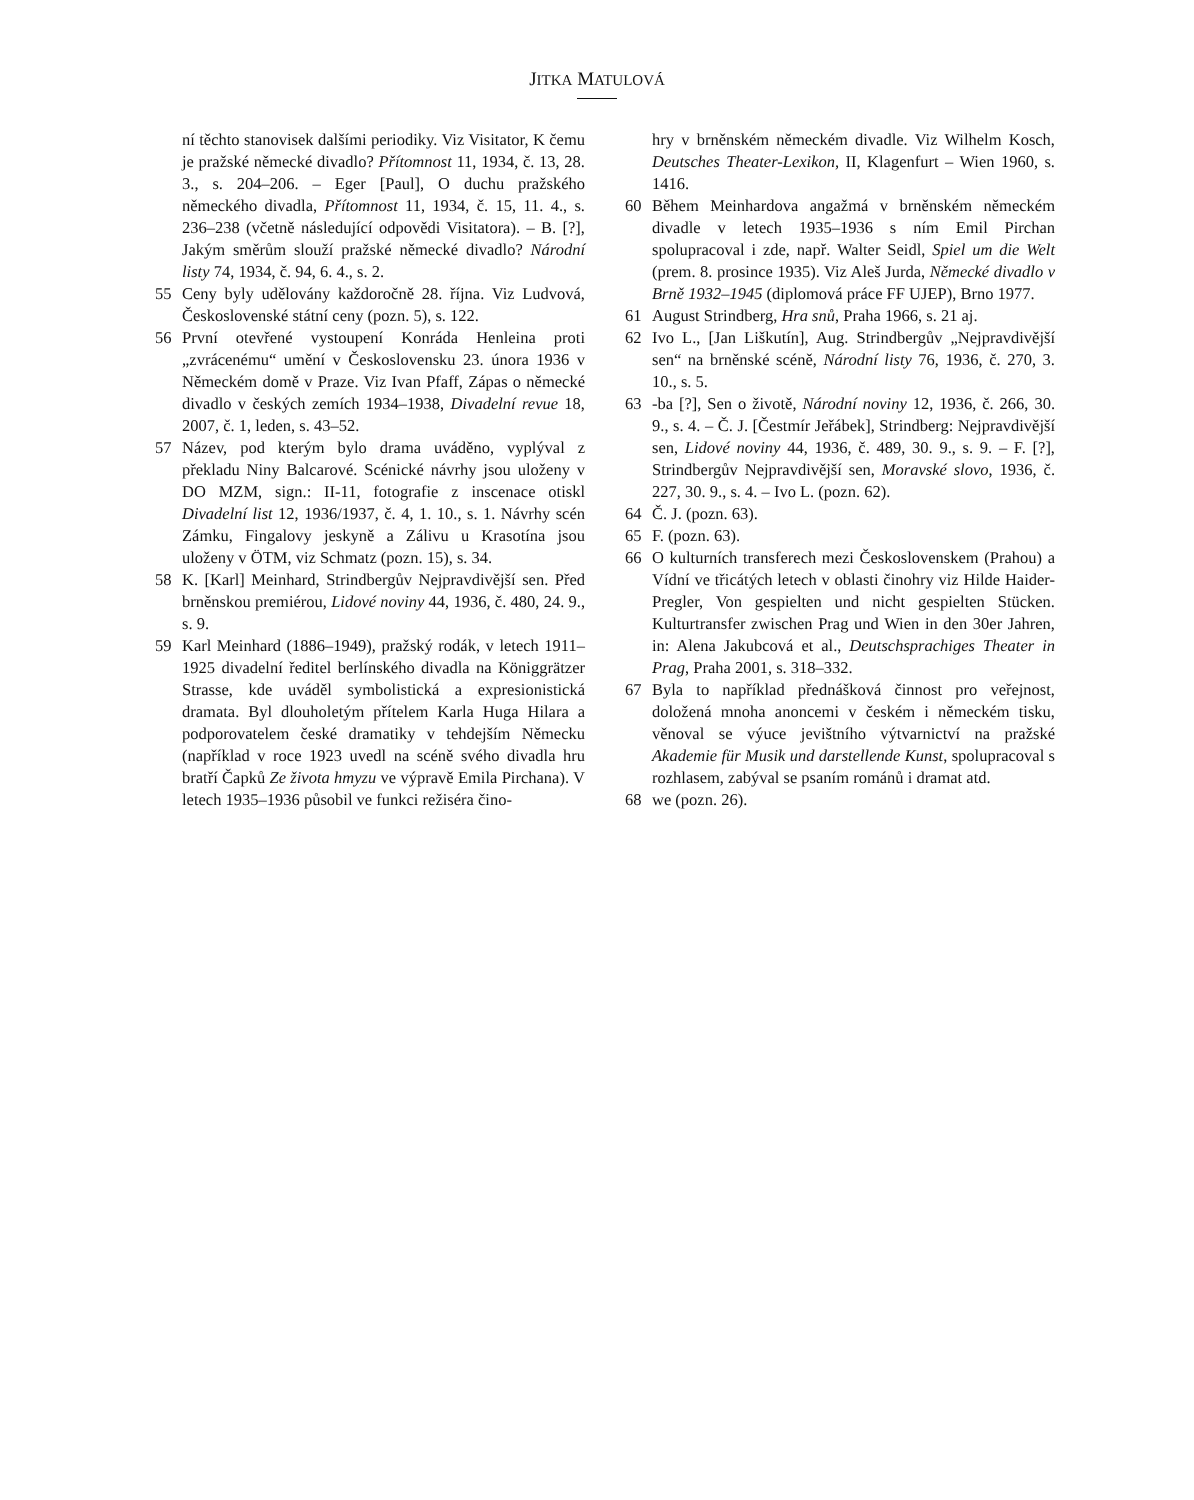JITKA MATULOVÁ
ní těchto stanovisek dalšími periodiky. Viz Visitator, K čemu je pražské německé divadlo? Přítomnost 11, 1934, č. 13, 28. 3., s. 204–206. – Eger [Paul], O duchu pražského německého divadla, Přítomnost 11, 1934, č. 15, 11. 4., s. 236–238 (včetně následující odpovědi Visitatora). – B. [?], Jakým směrům slouží pražské německé divadlo? Národní listy 74, 1934, č. 94, 6. 4., s. 2.
55 Ceny byly udělovány každoročně 28. října. Viz Ludvová, Československé státní ceny (pozn. 5), s. 122.
56 První otevřené vystoupení Konráda Henleina proti „zvrácenému“ umění v Československu 23. února 1936 v Německém domě v Praze. Viz Ivan Pfaff, Zápas o německé divadlo v českých zemích 1934–1938, Divadelní revue 18, 2007, č. 1, leden, s. 43–52.
57 Název, pod kterým bylo drama uváděno, vyplýval z překladu Niny Balcarové. Scénické návrhy jsou uloženy v DO MZM, sign.: II-11, fotografie z inscenace otiskl Divadelní list 12, 1936/1937, č. 4, 1. 10., s. 1. Návrhy scén Zámku, Fingalovy jeskyně a Zálivu u Krasotína jsou uloženy v ÖTM, viz Schmatz (pozn. 15), s. 34.
58 K. [Karl] Meinhard, Strindbergův Nejpravdivější sen. Před brněnskou premiérou, Lidové noviny 44, 1936, č. 480, 24. 9., s. 9.
59 Karl Meinhard (1886–1949), pražský rodák, v letech 1911–1925 divadelní ředitel berlínského divadla na Königgrätzer Strasse, kde uváděl symbolistická a expresionistická dramata. Byl dlouholetým přítelem Karla Huga Hilara a podporovatelem české dramatiky v tehdejším Německu (například v roce 1923 uvedl na scéně svého divadla hru bratří Čapků Ze života hmyzu ve výpravě Emila Pirchana). V letech 1935–1936 působil ve funkci režiséra čino-
hry v brněnském německém divadle. Viz Wilhelm Kosch, Deutsches Theater-Lexikon, II, Klagenfurt – Wien 1960, s. 1416.
60 Během Meinhardova angažmá v brněnském německém divadle v letech 1935–1936 s ním Emil Pirchan spolupracoval i zde, např. Walter Seidl, Spiel um die Welt (prem. 8. prosince 1935). Viz Aleš Jurda, Německé divadlo v Brně 1932–1945 (diplomová práce FF UJEP), Brno 1977.
61 August Strindberg, Hra snů, Praha 1966, s. 21 aj.
62 Ivo L., [Jan Liškutín], Aug. Strindbergův „Nejpravdivější sen“ na brněnské scéně, Národní listy 76, 1936, č. 270, 3. 10., s. 5.
63 -ba [?], Sen o životě, Národní noviny 12, 1936, č. 266, 30. 9., s. 4. – Č. J. [Čestmír Jeřábek], Strindberg: Nejpravdivější sen, Lidové noviny 44, 1936, č. 489, 30. 9., s. 9. – F. [?], Strindbergův Nejpravdivější sen, Moravské slovo, 1936, č. 227, 30. 9., s. 4. – Ivo L. (pozn. 62).
64 Č. J. (pozn. 63).
65 F. (pozn. 63).
66 O kulturních transferech mezi Československem (Prahou) a Vídní ve třicátých letech v oblasti činohry viz Hilde Haider-Pregler, Von gespielten und nicht gespielten Stücken. Kulturtransfer zwischen Prag und Wien in den 30er Jahren, in: Alena Jakubcová et al., Deutschsprachiges Theater in Prag, Praha 2001, s. 318–332.
67 Byla to například přednášková činnost pro veřejnost, doložená mnoha anoncemi v českém i německém tisku, věnoval se výuce jevištního výtvarnictví na pražské Akademie für Musik und darstellende Kunst, spolupracoval s rozhlasem, zabýval se psaním románů i dramat atd.
68 we (pozn. 26).